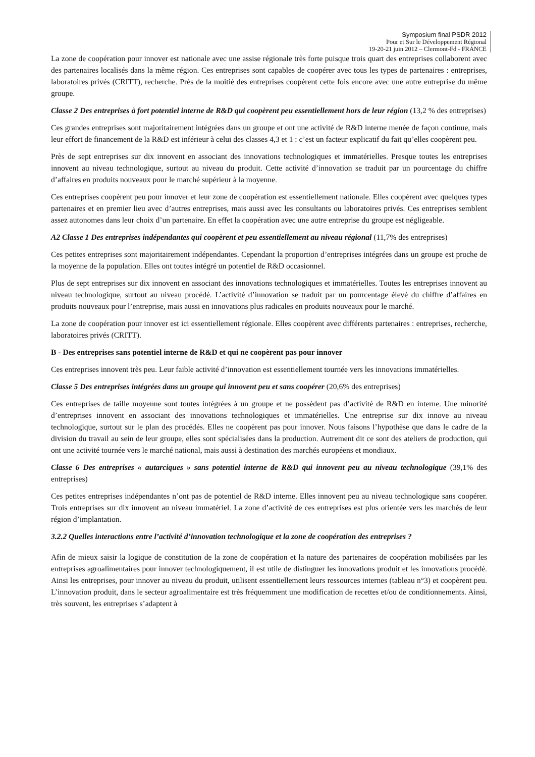Symposium final PSDR 2012
Pour et Sur le Développement Régional
19-20-21 juin 2012 – Clermont-Fd - FRANCE
La zone de coopération pour innover est nationale avec une assise régionale très forte puisque trois quart des entreprises collaborent avec des partenaires localisés dans la même région. Ces entreprises sont capables de coopérer avec tous les types de partenaires : entreprises, laboratoires privés (CRITT), recherche. Près de la moitié des entreprises coopèrent cette fois encore avec une autre entreprise du même groupe.
Classe 2 Des entreprises à fort potentiel interne de R&D qui coopèrent peu essentiellement hors de leur région (13,2 % des entreprises)
Ces grandes entreprises sont majoritairement intégrées dans un groupe et ont une activité de R&D interne menée de façon continue, mais leur effort de financement de la R&D est inférieur à celui des classes 4,3 et 1 : c’est un facteur explicatif du fait qu’elles coopèrent peu.
Près de sept entreprises sur dix innovent en associant des innovations technologiques et immatérielles. Presque toutes les entreprises innovent au niveau technologique, surtout au niveau du produit. Cette activité d’innovation se traduit par un pourcentage du chiffre d’affaires en produits nouveaux pour le marché supérieur à la moyenne.
Ces entreprises coopèrent peu pour innover et leur zone de coopération est essentiellement nationale. Elles coopèrent avec quelques types partenaires et en premier lieu avec d’autres entreprises, mais aussi avec les consultants ou laboratoires privés. Ces entreprises semblent assez autonomes dans leur choix d’un partenaire. En effet la coopération avec une autre entreprise du groupe est négligeable.
A2 Classe 1 Des entreprises indépendantes qui coopèrent et peu essentiellement au niveau régional (11,7% des entreprises)
Ces petites entreprises sont majoritairement indépendantes. Cependant la proportion d’entreprises intégrées dans un groupe est proche de la moyenne de la population. Elles ont toutes intégré un potentiel de R&D occasionnel.
Plus de sept entreprises sur dix innovent en associant des innovations technologiques et immatérielles. Toutes les entreprises innovent au niveau technologique, surtout au niveau procédé. L’activité d’innovation se traduit par un pourcentage élevé du chiffre d’affaires en produits nouveaux pour l’entreprise, mais aussi en innovations plus radicales en produits nouveaux pour le marché.
La zone de coopération pour innover est ici essentiellement régionale. Elles coopèrent avec différents partenaires : entreprises, recherche, laboratoires privés (CRITT).
B - Des entreprises sans potentiel interne de R&D et qui ne coopèrent pas pour innover
Ces entreprises innovent très peu. Leur faible activité d’innovation est essentiellement tournée vers les innovations immatérielles.
Classe 5 Des entreprises intégrées dans un groupe qui innovent peu et sans coopérer (20,6% des entreprises)
Ces entreprises de taille moyenne sont toutes intégrées à un groupe et ne possèdent pas d’activité de R&D en interne. Une minorité d’entreprises innovent en associant des innovations technologiques et immatérielles. Une entreprise sur dix innove au niveau technologique, surtout sur le plan des procédés. Elles ne coopèrent pas pour innover. Nous faisons l’hypothèse que dans le cadre de la division du travail au sein de leur groupe, elles sont spécialisées dans la production. Autrement dit ce sont des ateliers de production, qui ont une activité tournée vers le marché national, mais aussi à destination des marchés européens et mondiaux.
Classe 6 Des entreprises « autarciques » sans potentiel interne de R&D qui innovent peu au niveau technologique (39,1% des entreprises)
Ces petites entreprises indépendantes n’ont pas de potentiel de R&D interne. Elles innovent peu au niveau technologique sans coopérer. Trois entreprises sur dix innovent au niveau immatériel. La zone d’activité de ces entreprises est plus orientée vers les marchés de leur région d’implantation.
3.2.2 Quelles interactions entre l’activité d’innovation technologique et la zone de coopération des entreprises ?
Afin de mieux saisir la logique de constitution de la zone de coopération et la nature des partenaires de coopération mobilisées par les entreprises agroalimentaires pour innover technologiquement, il est utile de distinguer les innovations produit et les innovations procédé. Ainsi les entreprises, pour innover au niveau du produit, utilisent essentiellement leurs ressources internes (tableau n°3) et coopèrent peu. L’innovation produit, dans le secteur agroalimentaire est très fréquemment une modification de recettes et/ou de conditionnements. Ainsi, très souvent, les entreprises s’adaptent à